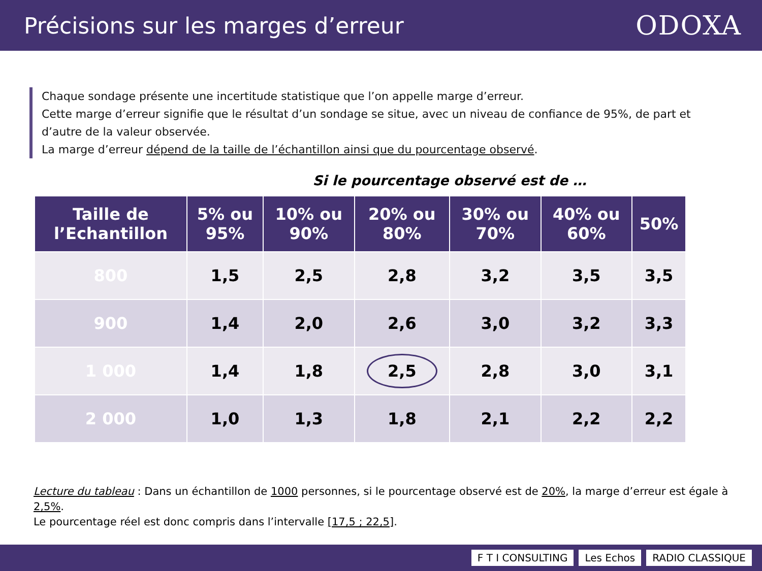Précisions sur les marges d’erreur
ODOXA
Chaque sondage présente une incertitude statistique que l’on appelle marge d’erreur.
Cette marge d’erreur signifie que le résultat d’un sondage se situe, avec un niveau de confiance de 95%, de part et d’autre de la valeur observée.
La marge d’erreur dépend de la taille de l’échantillon ainsi que du pourcentage observé.
Si le pourcentage observé est de …
| Taille de l’Echantillon | 5% ou 95% | 10% ou 90% | 20% ou 80% | 30% ou 70% | 40% ou 60% | 50% |
| --- | --- | --- | --- | --- | --- | --- |
| 800 | 1,5 | 2,5 | 2,8 | 3,2 | 3,5 | 3,5 |
| 900 | 1,4 | 2,0 | 2,6 | 3,0 | 3,2 | 3,3 |
| 1 000 | 1,4 | 1,8 | 2,5 | 2,8 | 3,0 | 3,1 |
| 2 000 | 1,0 | 1,3 | 1,8 | 2,1 | 2,2 | 2,2 |
Lecture du tableau : Dans un échantillon de 1000 personnes, si le pourcentage observé est de 20%, la marge d’erreur est égale à 2,5%.
Le pourcentage réel est donc compris dans l’intervalle [17,5 ; 22,5].
F T I CONSULTING Les Echos RADIO CLASSIQUE